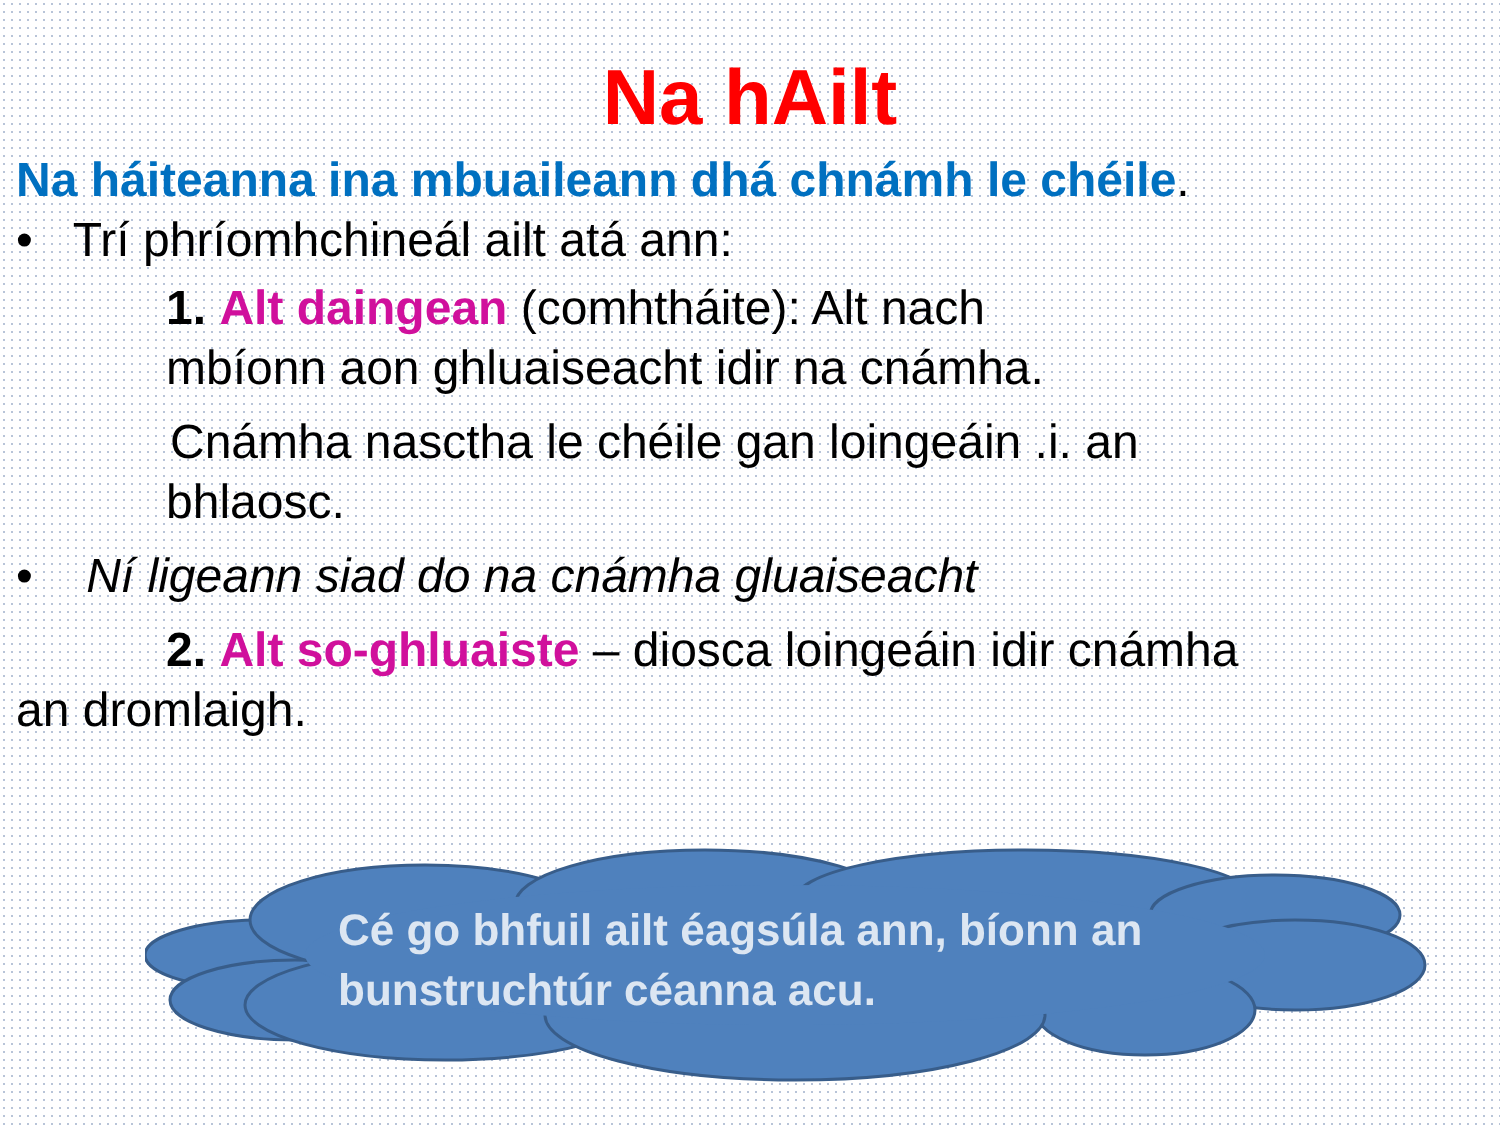Na hAilt
Na háiteanna ina mbuaileann dhá chnámh le chéile.
• Trí phríomhchineál ailt atá ann:
1. Alt daingean (comhtháite): Alt nach
mbíonn aon ghluaiseacht idir na cnámha.
Cnámha nasctha le chéile gan loingeáin .i. an
bhlaosc.
• Ní ligeann siad do na cnámha gluaiseacht
2. Alt so-ghluaiste – diosca loingeáin idir cnámha
an dromlaigh.
Cé go bhfuil ailt éagsúla ann, bíonn an bunstruchtúr céanna acu.